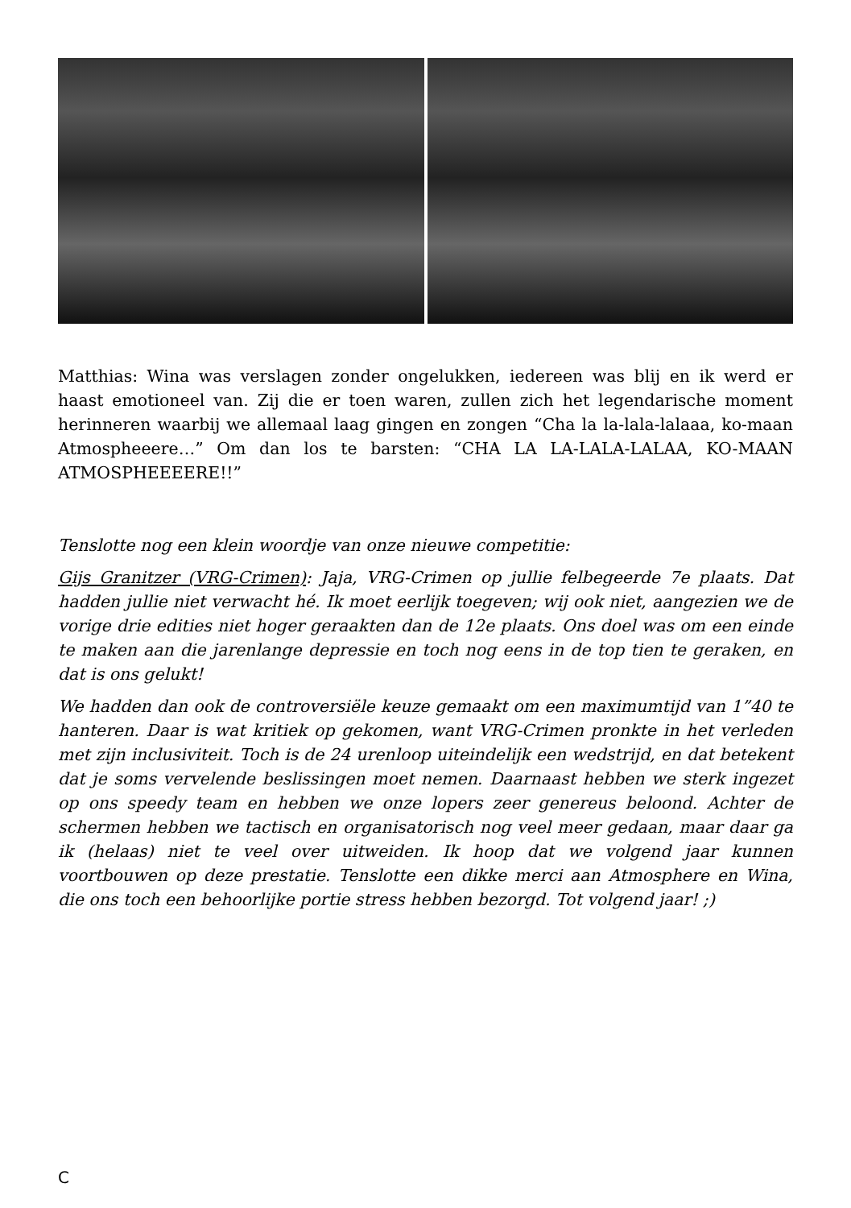Matthias: Wina was verslagen zonder ongelukken, iedereen was blij en ik werd er haast emotioneel van. Zij die er toen waren, zullen zich het legendarische moment herinneren waarbij we allemaal laag gingen en zongen “Cha la la-lala-lalaaa, ko-maan Atmospheeere…” Om dan los te barsten: “CHA LA LA-LALA-LALAA, KO-MAAN ATMOSPHEEEERE!!”
Tenslotte nog een klein woordje van onze nieuwe competitie:
Gijs Granitzer (VRG-Crimen): Jaja, VRG-Crimen op jullie felbegeerde 7e plaats. Dat hadden jullie niet verwacht hé. Ik moet eerlijk toegeven; wij ook niet, aangezien we de vorige drie edities niet hoger geraakten dan de 12e plaats. Ons doel was om een einde te maken aan die jarenlange depressie en toch nog eens in de top tien te geraken, en dat is ons gelukt!
We hadden dan ook de controversiële keuze gemaakt om een maximumtijd van 1”40 te hanteren. Daar is wat kritiek op gekomen, want VRG-Crimen pronkte in het verleden met zijn inclusiviteit. Toch is de 24 urenloop uiteindelijk een wedstrijd, en dat betekent dat je soms vervelende beslissingen moet nemen. Daarnaast hebben we sterk ingezet op ons speedy team en hebben we onze lopers zeer genereus beloond. Achter de schermen hebben we tactisch en organisatorisch nog veel meer gedaan, maar daar ga ik (helaas) niet te veel over uitweiden. Ik hoop dat we volgend jaar kunnen voortbouwen op deze prestatie. Tenslotte een dikke merci aan Atmosphere en Wina, die ons toch een behoorlijke portie stress hebben bezorgd. Tot volgend jaar! ;)
C